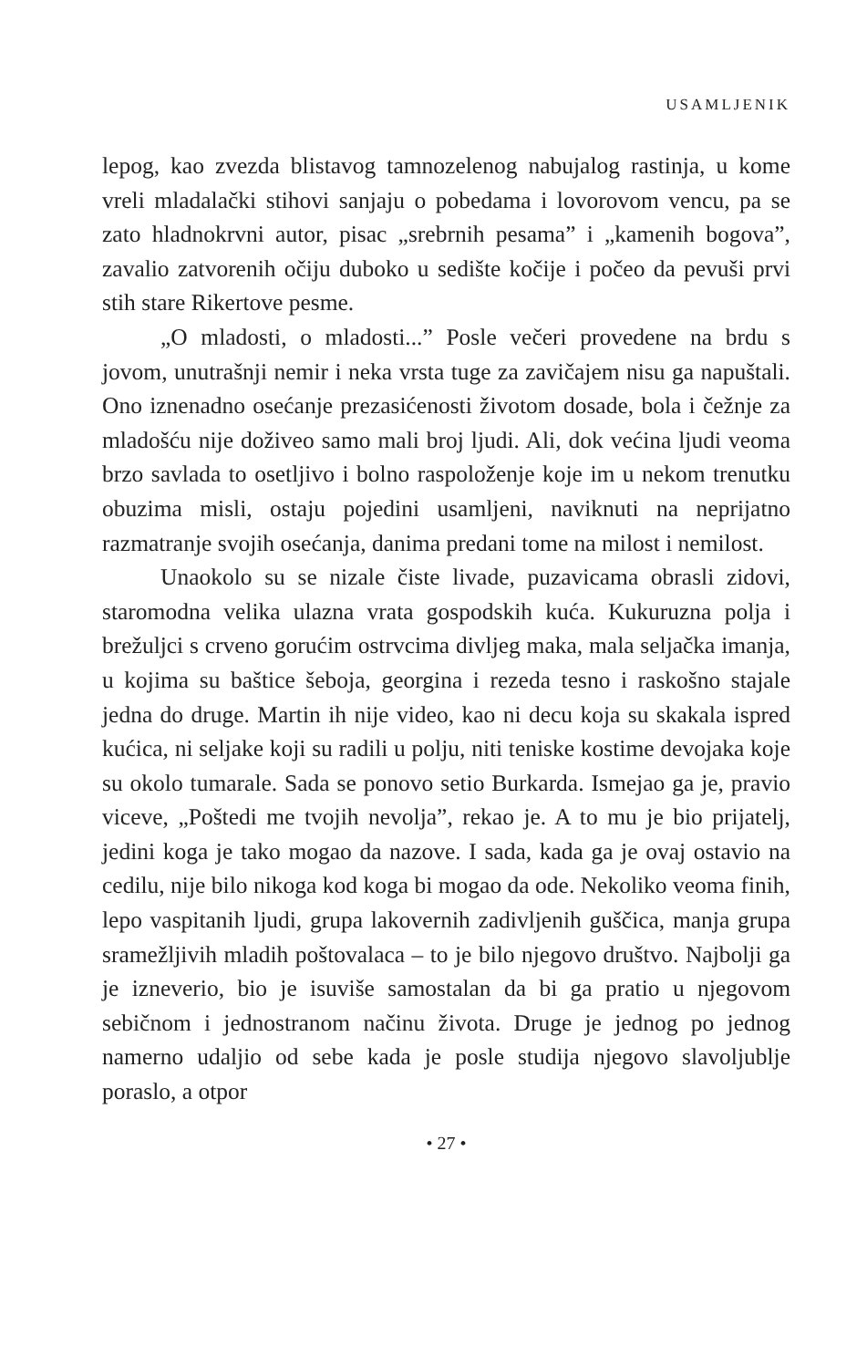USAMLJENIK
lepog, kao zvezda blistavog tamnozelenog nabujalog rastinja, u kome vreli mladalački stihovi sanjaju o pobedama i lovorovom vencu, pa se zato hladnokrvni autor, pisac „srebrnih pesama” i „kamenih bogova”, zavalio zatvorenih očiju duboko u sedište kočije i počeo da pevuši prvi stih stare Rikertove pesme.
„O mladosti, o mladosti...” Posle večeri provedene na brdu s jovom, unutrašnji nemir i neka vrsta tuge za zavičajem nisu ga napuštali. Ono iznenadno osećanje prezasićenosti životom dosade, bola i čežnje za mladošću nije doživeo samo mali broj ljudi. Ali, dok većina ljudi veoma brzo savlada to osetljivo i bolno raspoloženje koje im u nekom trenutku obuzima misli, ostaju pojedini usamljeni, naviknuti na neprijatno razmatranje svojih osećanja, danima predani tome na milost i nemilost.
Unaokolo su se nizale čiste livade, puzavicama obrasli zidovi, staromodna velika ulazna vrata gospodskih kuća. Kukuruzna polja i brežuljci s crveno gorućim ostrvcima divljeg maka, mala seljačka imanja, u kojima su baštice šeboja, georgina i rezeda tesno i raskošno stajale jedna do druge. Martin ih nije video, kao ni decu koja su skakala ispred kućica, ni seljake koji su radili u polju, niti teniske kostime devojaka koje su okolo tumarale. Sada se ponovo setio Burkarda. Ismejao ga je, pravio viceve, „Poštedi me tvojih nevolja”, rekao je. A to mu je bio prijatelj, jedini koga je tako mogao da nazove. I sada, kada ga je ovaj ostavio na cedilu, nije bilo nikoga kod koga bi mogao da ode. Nekoliko veoma finih, lepo vaspitanih ljudi, grupa lakovernih zadivljenih guščica, manja grupa sramežljivih mladih poštovalaca – to je bilo njegovo društvo. Najbolji ga je izneverio, bio je isuviše samostalan da bi ga pratio u njegovom sebičnom i jednostranom načinu života. Druge je jednog po jednog namerno udaljio od sebe kada je posle studija njegovo slavoljublje poraslo, a otpor
• 27 •